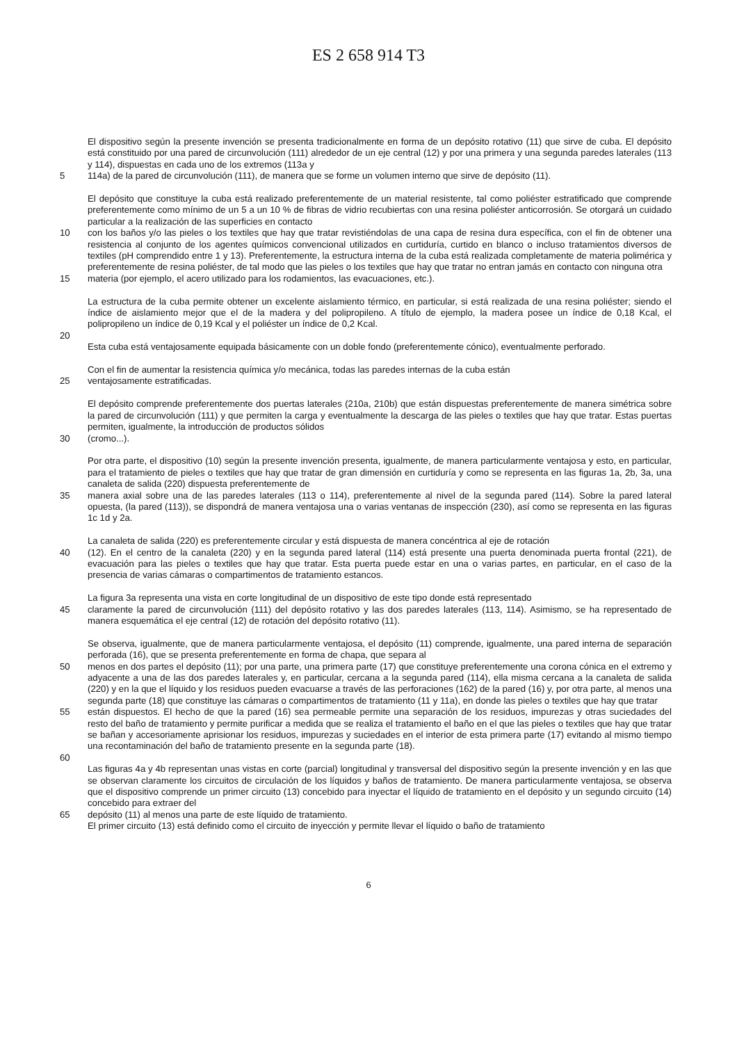ES 2 658 914 T3
El dispositivo según la presente invención se presenta tradicionalmente en forma de un depósito rotativo (11) que sirve de cuba. El depósito está constituido por una pared de circunvolución (111) alrededor de un eje central (12) y por una primera y una segunda paredes laterales (113 y 114), dispuestas en cada uno de los extremos (113a y
5 114a) de la pared de circunvolución (111), de manera que se forme un volumen interno que sirve de depósito (11).
El depósito que constituye la cuba está realizado preferentemente de un material resistente, tal como poliéster estratificado que comprende preferentemente como mínimo de un 5 a un 10 % de fibras de vidrio recubiertas con una resina poliéster anticorrosión. Se otorgará un cuidado particular a la realización de las superficies en contacto
10 con los baños y/o las pieles o los textiles que hay que tratar revistiéndolas de una capa de resina dura específica, con el fin de obtener una resistencia al conjunto de los agentes químicos convencional utilizados en curtiduría, curtido en blanco o incluso tratamientos diversos de textiles (pH comprendido entre 1 y 13). Preferentemente, la estructura interna de la cuba está realizada completamente de materia polimérica y preferentemente de resina poliéster, de tal modo que las pieles o los textiles que hay que tratar no entran jamás en contacto con ninguna otra
15 materia (por ejemplo, el acero utilizado para los rodamientos, las evacuaciones, etc.).
La estructura de la cuba permite obtener un excelente aislamiento térmico, en particular, si está realizada de una resina poliéster; siendo el índice de aislamiento mejor que el de la madera y del polipropileno. A título de ejemplo, la madera posee un índice de 0,18 Kcal, el polipropileno un índice de 0,19 Kcal y el poliéster un índice de 0,2 Kcal.
20
Esta cuba está ventajosamente equipada básicamente con un doble fondo (preferentemente cónico), eventualmente perforado.
Con el fin de aumentar la resistencia química y/o mecánica, todas las paredes internas de la cuba están
25 ventajosamente estratificadas.
El depósito comprende preferentemente dos puertas laterales (210a, 210b) que están dispuestas preferentemente de manera simétrica sobre la pared de circunvolución (111) y que permiten la carga y eventualmente la descarga de las pieles o textiles que hay que tratar. Estas puertas permiten, igualmente, la introducción de productos sólidos
30 (cromo...).
Por otra parte, el dispositivo (10) según la presente invención presenta, igualmente, de manera particularmente ventajosa y esto, en particular, para el tratamiento de pieles o textiles que hay que tratar de gran dimensión en curtiduría y como se representa en las figuras 1a, 2b, 3a, una canaleta de salida (220) dispuesta preferentemente de
35 manera axial sobre una de las paredes laterales (113 o 114), preferentemente al nivel de la segunda pared (114). Sobre la pared lateral opuesta, (la pared (113)), se dispondrá de manera ventajosa una o varias ventanas de inspección (230), así como se representa en las figuras 1c 1d y 2a.
La canaleta de salida (220) es preferentemente circular y está dispuesta de manera concéntrica al eje de rotación
40 (12). En el centro de la canaleta (220) y en la segunda pared lateral (114) está presente una puerta denominada puerta frontal (221), de evacuación para las pieles o textiles que hay que tratar. Esta puerta puede estar en una o varias partes, en particular, en el caso de la presencia de varias cámaras o compartimentos de tratamiento estancos.
La figura 3a representa una vista en corte longitudinal de un dispositivo de este tipo donde está representado
45 claramente la pared de circunvolución (111) del depósito rotativo y las dos paredes laterales (113, 114). Asimismo, se ha representado de manera esquemática el eje central (12) de rotación del depósito rotativo (11).
Se observa, igualmente, que de manera particularmente ventajosa, el depósito (11) comprende, igualmente, una pared interna de separación perforada (16), que se presenta preferentemente en forma de chapa, que separa al
50 menos en dos partes el depósito (11); por una parte, una primera parte (17) que constituye preferentemente una corona cónica en el extremo y adyacente a una de las dos paredes laterales y, en particular, cercana a la segunda pared (114), ella misma cercana a la canaleta de salida (220) y en la que el líquido y los residuos pueden evacuarse a través de las perforaciones (162) de la pared (16) y, por otra parte, al menos una segunda parte (18) que constituye las cámaras o compartimentos de tratamiento (11 y 11a), en donde las pieles o textiles que hay que tratar
55 están dispuestos. El hecho de que la pared (16) sea permeable permite una separación de los residuos, impurezas y otras suciedades del resto del baño de tratamiento y permite purificar a medida que se realiza el tratamiento el baño en el que las pieles o textiles que hay que tratar se bañan y accesoriamente aprisionar los residuos, impurezas y suciedades en el interior de esta primera parte (17) evitando al mismo tiempo una recontaminación del baño de tratamiento presente en la segunda parte (18).
60
Las figuras 4a y 4b representan unas vistas en corte (parcial) longitudinal y transversal del dispositivo según la presente invención y en las que se observan claramente los circuitos de circulación de los líquidos y baños de tratamiento. De manera particularmente ventajosa, se observa que el dispositivo comprende un primer circuito (13) concebido para inyectar el líquido de tratamiento en el depósito y un segundo circuito (14) concebido para extraer del
65 depósito (11) al menos una parte de este líquido de tratamiento.
El primer circuito (13) está definido como el circuito de inyección y permite llevar el líquido o baño de tratamiento
6